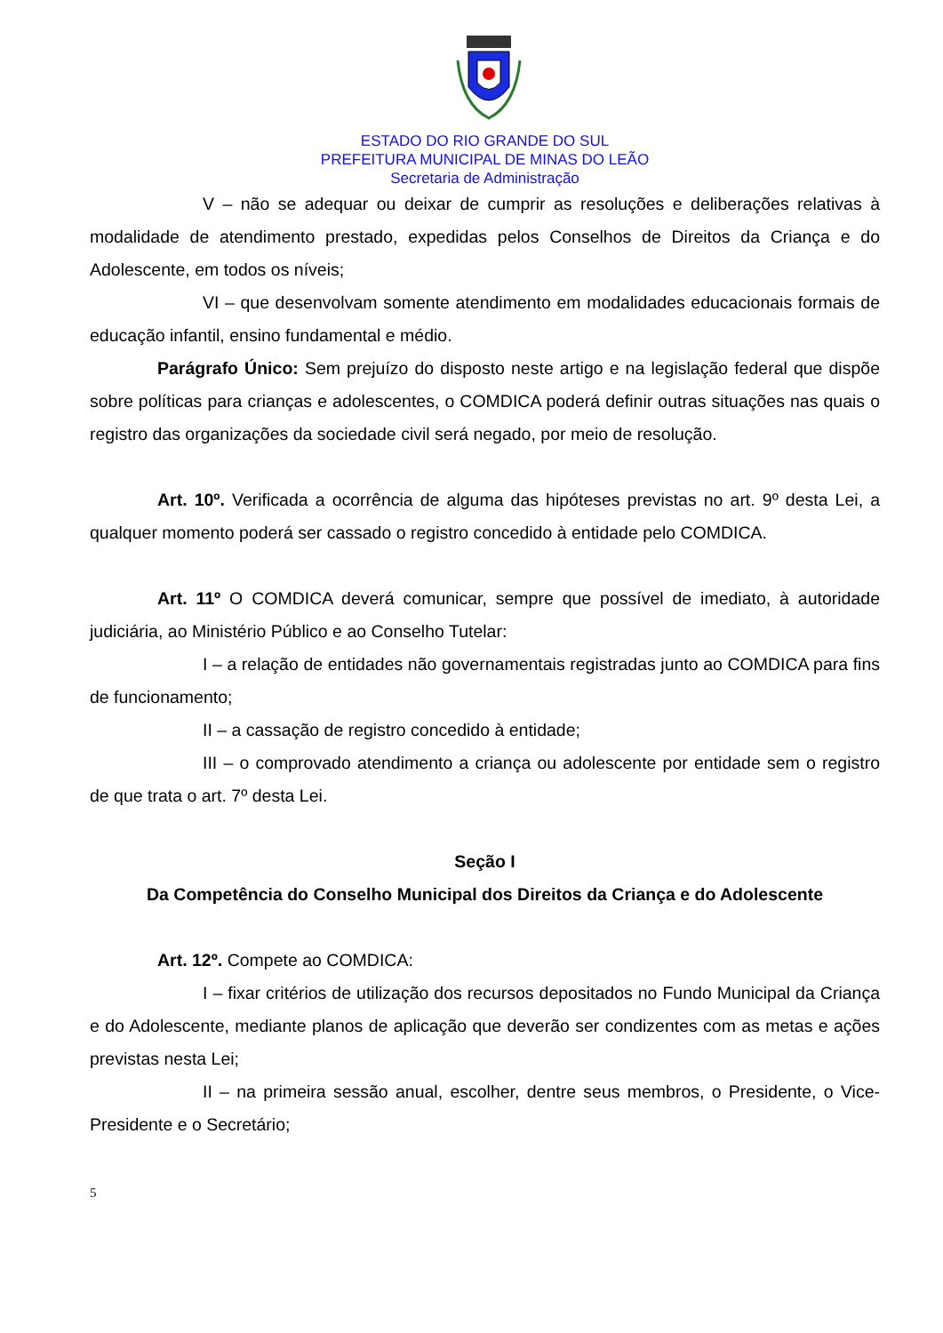ESTADO DO RIO GRANDE DO SUL
PREFEITURA MUNICIPAL DE MINAS DO LEÃO
Secretaria de Administração
V – não se adequar ou deixar de cumprir as resoluções e deliberações relativas à modalidade de atendimento prestado, expedidas pelos Conselhos de Direitos da Criança e do Adolescente, em todos os níveis;
VI – que desenvolvam somente atendimento em modalidades educacionais formais de educação infantil, ensino fundamental e médio.
Parágrafo Único: Sem prejuízo do disposto neste artigo e na legislação federal que dispõe sobre políticas para crianças e adolescentes, o COMDICA poderá definir outras situações nas quais o registro das organizações da sociedade civil será negado, por meio de resolução.
Art. 10º. Verificada a ocorrência de alguma das hipóteses previstas no art. 9º desta Lei, a qualquer momento poderá ser cassado o registro concedido à entidade pelo COMDICA.
Art. 11º O COMDICA deverá comunicar, sempre que possível de imediato, à autoridade judiciária, ao Ministério Público e ao Conselho Tutelar:
I – a relação de entidades não governamentais registradas junto ao COMDICA para fins de funcionamento;
II – a cassação de registro concedido à entidade;
III – o comprovado atendimento a criança ou adolescente por entidade sem o registro de que trata o art. 7º desta Lei.
Seção I
Da Competência do Conselho Municipal dos Direitos da Criança e do Adolescente
Art. 12º. Compete ao COMDICA:
I – fixar critérios de utilização dos recursos depositados no Fundo Municipal da Criança e do Adolescente, mediante planos de aplicação que deverão ser condizentes com as metas e ações previstas nesta Lei;
II – na primeira sessão anual, escolher, dentre seus membros, o Presidente, o Vice-Presidente e o Secretário;
5